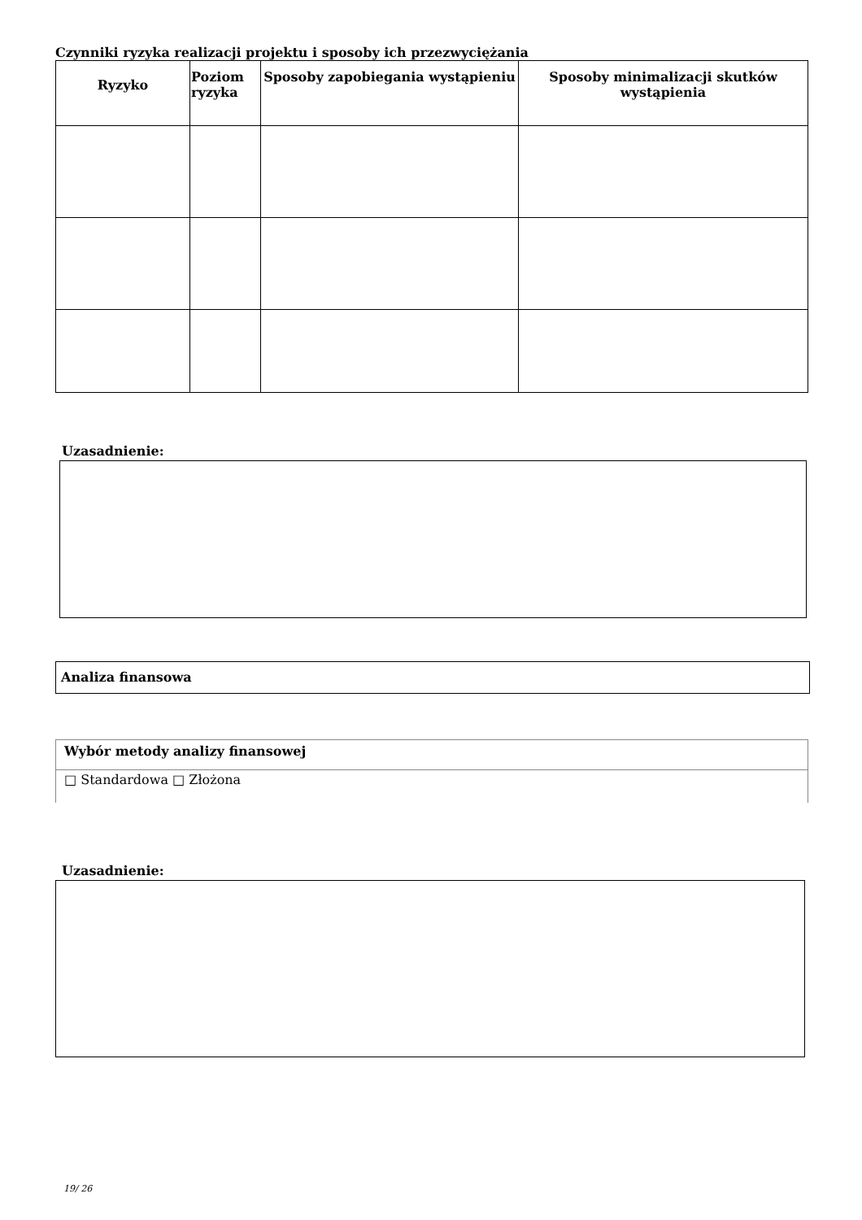Czynniki ryzyka realizacji projektu i sposoby ich przezwyciężania
| Ryzyko | Poziom ryzyka | Sposoby zapobiegania wystąpieniu | Sposoby minimalizacji skutków wystąpienia |
| --- | --- | --- | --- |
Uzasadnienie:
Analiza finansowa
Wybór metody analizy finansowej
□ Standardowa □ Złożona
Uzasadnienie:
19/ 26